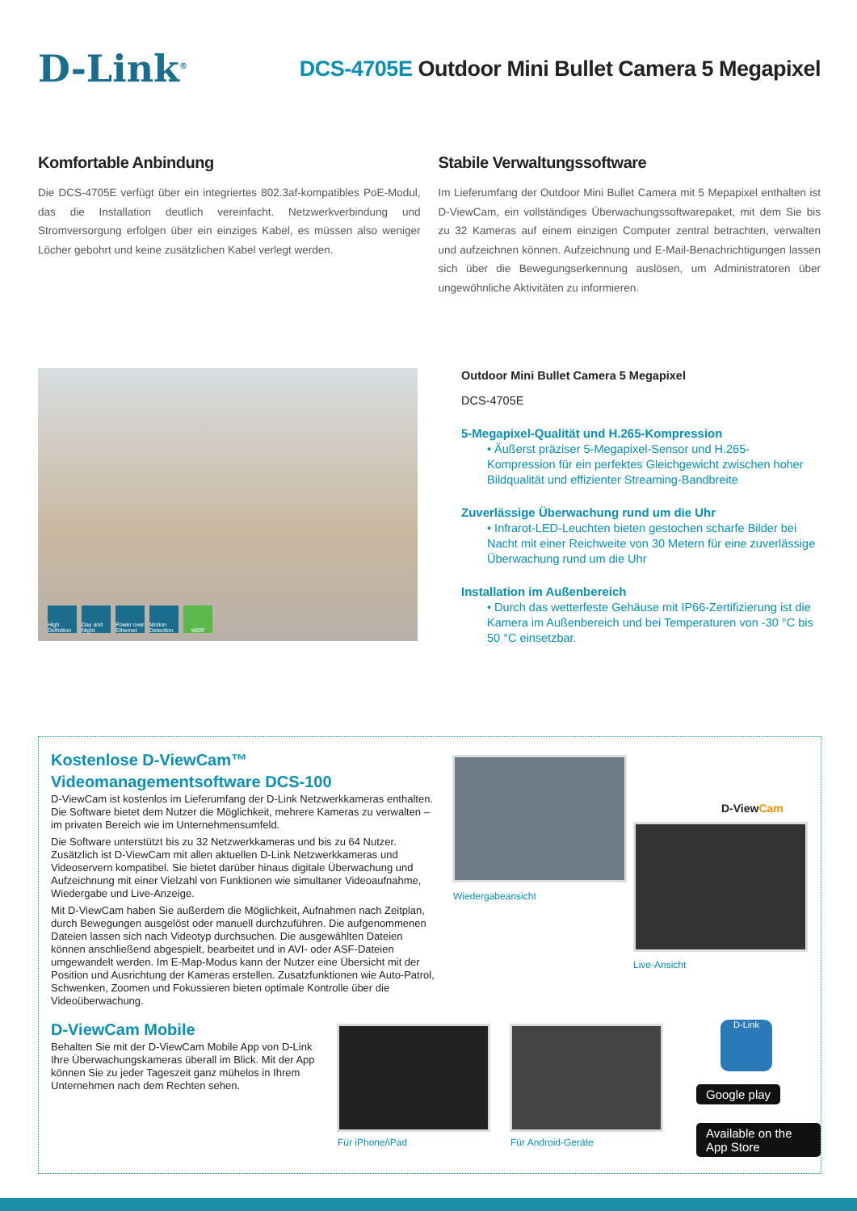D-Link<sup>®</sup>
DCS-4705E Outdoor Mini Bullet Camera 5 Megapixel
Komfortable Anbindung
Die DCS-4705E verfügt über ein integriertes 802.3af-kompatibles PoE-Modul, das die Installation deutlich vereinfacht. Netzwerkverbindung und Stromversorgung erfolgen über ein einziges Kabel, es müssen also weniger Löcher gebohrt und keine zusätzlichen Kabel verlegt werden.
Stabile Verwaltungssoftware
Im Lieferumfang der Outdoor Mini Bullet Camera mit 5 Mepapixel enthalten ist D-ViewCam, ein vollständiges Überwachungssoftwarepaket, mit dem Sie bis zu 32 Kameras auf einem einzigen Computer zentral betrachten, verwalten und aufzeichnen können. Aufzeichnung und E-Mail-Benachrichtigungen lassen sich über die Bewegungserkennung auslösen, um Administratoren über ungewöhnliche Aktivitäten zu informieren.
High Definition Day and Night Power over Ethernet Motion Detection WDR
Outdoor Mini Bullet Camera 5 Megapixel
DCS-4705E
5-Megapixel-Qualität und H.265-Kompression
• Äußerst präziser 5-Megapixel-Sensor und H.265-Kompression für ein perfektes Gleichgewicht zwischen hoher Bildqualität und effizienter Streaming-Bandbreite
Zuverlässige Überwachung rund um die Uhr
• Infrarot-LED-Leuchten bieten gestochen scharfe Bilder bei Nacht mit einer Reichweite von 30 Metern für eine zuverlässige Überwachung rund um die Uhr
Installation im Außenbereich
• Durch das wetterfeste Gehäuse mit IP66-Zertifizierung ist die Kamera im Außenbereich und bei Temperaturen von -30 °C bis 50 °C einsetzbar.
Kostenlose D-ViewCam™
Videomanagementsoftware DCS-100
D-ViewCam ist kostenlos im Lieferumfang der D-Link Netzwerkkameras enthalten. Die Software bietet dem Nutzer die Möglichkeit, mehrere Kameras zu verwalten – im privaten Bereich wie im Unternehmensumfeld.
Die Software unterstützt bis zu 32 Netzwerkkameras und bis zu 64 Nutzer. Zusätzlich ist D-ViewCam mit allen aktuellen D-Link Netzwerkkameras und Videoservern kompatibel. Sie bietet darüber hinaus digitale Überwachung und Aufzeichnung mit einer Vielzahl von Funktionen wie simultaner Videoaufnahme, Wiedergabe und Live-Anzeige.
Mit D-ViewCam haben Sie außerdem die Möglichkeit, Aufnahmen nach Zeitplan, durch Bewegungen ausgelöst oder manuell durchzuführen. Die aufgenommenen Dateien lassen sich nach Videotyp durchsuchen. Die ausgewählten Dateien können anschließend abgespielt, bearbeitet und in AVI- oder ASF-Dateien umgewandelt werden. Im E-Map-Modus kann der Nutzer eine Übersicht mit der Position und Ausrichtung der Kameras erstellen. Zusatzfunktionen wie Auto-Patrol, Schwenken, Zoomen und Fokussieren bieten optimale Kontrolle über die Videoüberwachung.
D-ViewCam Mobile
Behalten Sie mit der D-ViewCam Mobile App von D-Link Ihre Überwachungskameras überall im Blick. Mit der App können Sie zu jeder Tageszeit ganz mühelos in Ihrem Unternehmen nach dem Rechten sehen.
Wiedergabeansicht
D-ViewCam
Live-Ansicht
Für iPhone/iPad Für Android-Geräte
D-Link
Google play
Available on the App Store